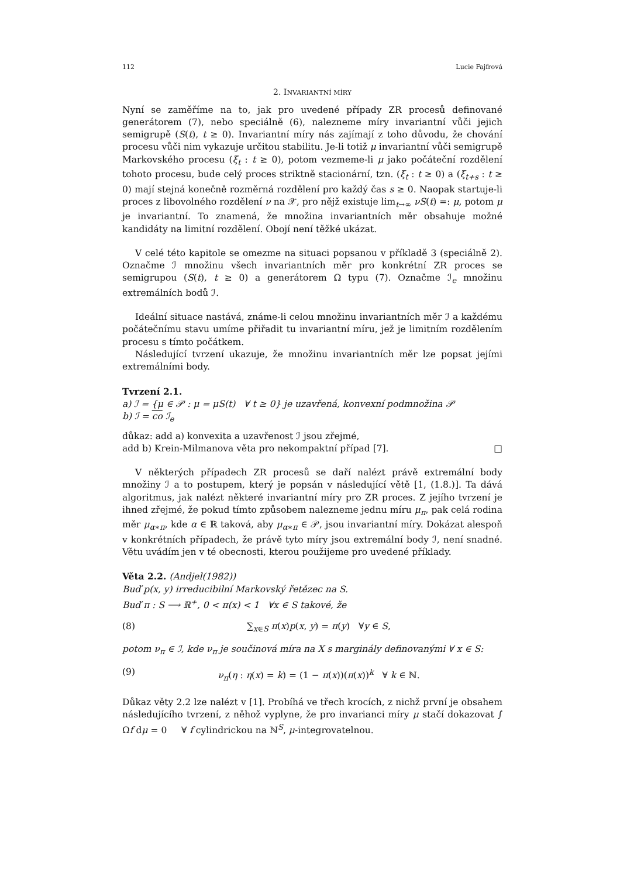112 Lucie Fajfrová
2. INVARIANTNÍ MÍRY
Nyní se zaměříme na to, jak pro uvedené případy ZR procesů definované generátorem (7), nebo speciálně (6), nalezneme míry invariantní vůči jejich semigrupě (S(t), t ≥ 0). Invariantní míry nás zajímají z toho důvodu, že chování procesu vůči nim vykazuje určitou stabilitu. Je-li totiž μ invariantní vůči semigrupě Markovského procesu (ξ<sub>t</sub> : t ≥ 0), potom vezmeme-li μ jako počáteční rozdělení tohoto procesu, bude celý proces striktně stacionární, tzn. (ξ<sub>t</sub> : t ≥ 0) a (ξ<sub>t+s</sub> : t ≥ 0) mají stejná konečně rozměrná rozdělení pro každý čas s ≥ 0. Naopak startuje-li proces z libovolného rozdělení ν na 𝒳, pro nějž existuje lim<sub>t→∞</sub> νS(t) =: μ, potom μ je invariantní. To znamená, že množina invariantních měr obsahuje možné kandidáty na limitní rozdělení. Obojí není těžké ukázat.
V celé této kapitole se omezme na situaci popsanou v příkladě 3 (speciálně 2). Označme ℐ množinu všech invariantních měr pro konkrétní ZR proces se semigrupou (S(t), t ≥ 0) a generátorem Ω typu (7). Označme ℐ<sub>e</sub> množinu extremálních bodů ℐ.
Ideální situace nastává, známe-li celou množinu invariantních měr ℐ a každému počátečnímu stavu umíme přiřadit tu invariantní míru, jež je limitním rozdělením procesu s tímto počátkem.
Následující tvrzení ukazuje, že množinu invariantních měr lze popsat jejími extremálními body.
Tvrzení 2.1.
a) ℐ = {μ ∈ 𝒫 : μ = μS(t) ∀ t ≥ 0} je uzavřená, konvexní podmnožina 𝒫
b) ℐ = co ℐ<sub>e</sub>
důkaz: add a) konvexita a uzavřenost ℐ jsou zřejmé,
add b) Krein-Milmanova věta pro nekompaktní případ [7]. □
V některých případech ZR procesů se daří nalézt právě extremální body množiny ℐ a to postupem, který je popsán v následující větě [1, (1.8.)]. Ta dává algoritmus, jak nalézt některé invariantní míry pro ZR proces. Z jejího tvrzení je ihned zřejmé, že pokud tímto způsobem nalezneme jednu míru μ<sub>π</sub>, pak celá rodina měr μ<sub>α∗π</sub>, kde α ∈ ℝ taková, aby μ<sub>α∗π</sub> ∈ 𝒫, jsou invariantní míry. Dokázat alespoň v konkrétních případech, že právě tyto míry jsou extremální body ℐ, není snadné. Větu uvádím jen v té obecnosti, kterou použijeme pro uvedené příklady.
Věta 2.2. (Andjel(1982))
Buď p(x, y) irreducibilní Markovský řetězec na S.
Buď π : S ⟶ ℝ<sup>+</sup>, 0 < π(x) < 1 ∀x ∈ S takové, že
(8) ∑<sub>x∈S</sub> π(x)p(x, y) = π(y) ∀y ∈ S,
potom ν<sub>π</sub> ∈ ℐ, kde ν<sub>π</sub> je součinová míra na X s marginály definovanými ∀ x ∈ S:
(9) ν<sub>π</sub>(η : η(x) = k) = (1 − π(x))(π(x))<sup>k</sup> ∀ k ∈ ℕ.
Důkaz věty 2.2 lze nalézt v [1]. Probíhá ve třech krocích, z nichž první je obsahem následujícího tvrzení, z něhož vyplyne, že pro invarianci míry μ stačí dokazovat ∫ Ωf dμ = 0 ∀ f cylindrickou na ℕ<sup>S</sup>, μ-integrovatelnou.